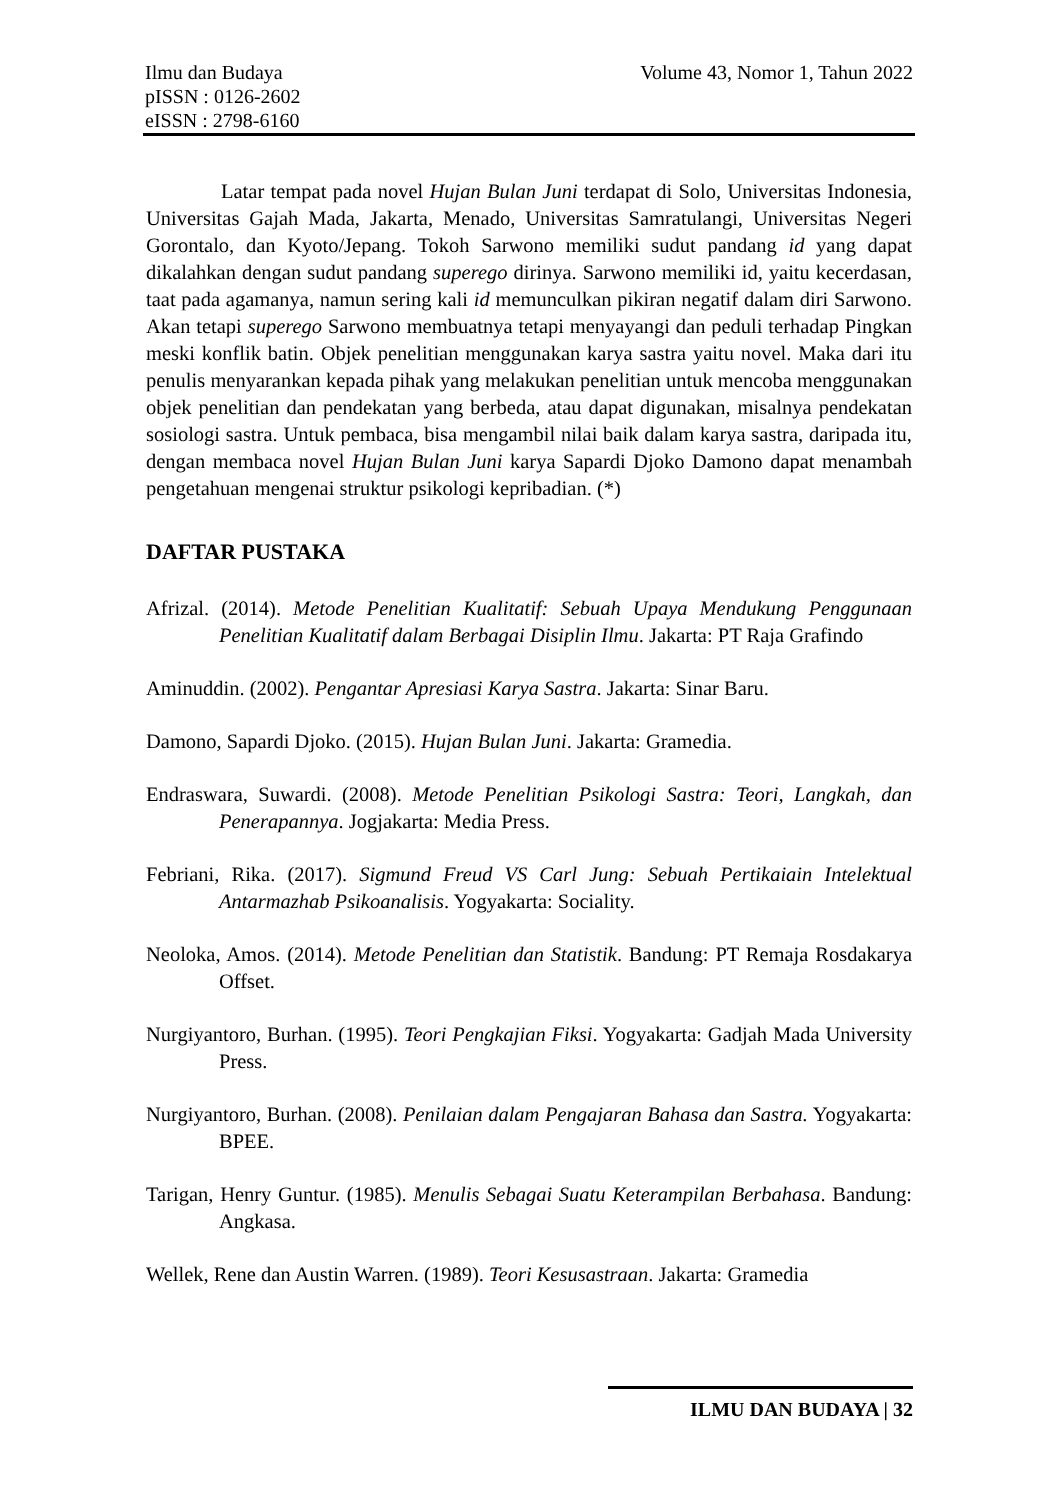Volume 43, Nomor 1, Tahun 2022 Ilmu dan Budaya
pISSN : 0126-2602
eISSN : 2798-6160
Latar tempat pada novel Hujan Bulan Juni terdapat di Solo, Universitas Indonesia, Universitas Gajah Mada, Jakarta, Menado, Universitas Samratulangi, Universitas Negeri Gorontalo, dan Kyoto/Jepang. Tokoh Sarwono memiliki sudut pandang id yang dapat dikalahkan dengan sudut pandang superego dirinya. Sarwono memiliki id, yaitu kecerdasan, taat pada agamanya, namun sering kali id memunculkan pikiran negatif dalam diri Sarwono. Akan tetapi superego Sarwono membuatnya tetapi menyayangi dan peduli terhadap Pingkan meski konflik batin. Objek penelitian menggunakan karya sastra yaitu novel. Maka dari itu penulis menyarankan kepada pihak yang melakukan penelitian untuk mencoba menggunakan objek penelitian dan pendekatan yang berbeda, atau dapat digunakan, misalnya pendekatan sosiologi sastra. Untuk pembaca, bisa mengambil nilai baik dalam karya sastra, daripada itu, dengan membaca novel Hujan Bulan Juni karya Sapardi Djoko Damono dapat menambah pengetahuan mengenai struktur psikologi kepribadian. (*)
DAFTAR PUSTAKA
Afrizal. (2014). Metode Penelitian Kualitatif: Sebuah Upaya Mendukung Penggunaan Penelitian Kualitatif dalam Berbagai Disiplin Ilmu. Jakarta: PT Raja Grafindo
Aminuddin. (2002). Pengantar Apresiasi Karya Sastra. Jakarta: Sinar Baru.
Damono, Sapardi Djoko. (2015). Hujan Bulan Juni. Jakarta: Gramedia.
Endraswara, Suwardi. (2008). Metode Penelitian Psikologi Sastra: Teori, Langkah, dan Penerapannya. Jogjakarta: Media Press.
Febriani, Rika. (2017). Sigmund Freud VS Carl Jung: Sebuah Pertikaiain Intelektual Antarmazhab Psikoanalisis. Yogyakarta: Sociality.
Neoloka, Amos. (2014). Metode Penelitian dan Statistik. Bandung: PT Remaja Rosdakarya Offset.
Nurgiyantoro, Burhan. (1995). Teori Pengkajian Fiksi. Yogyakarta: Gadjah Mada University Press.
Nurgiyantoro, Burhan. (2008). Penilaian dalam Pengajaran Bahasa dan Sastra. Yogyakarta: BPEE.
Tarigan, Henry Guntur. (1985). Menulis Sebagai Suatu Keterampilan Berbahasa. Bandung: Angkasa.
Wellek, Rene dan Austin Warren. (1989). Teori Kesusastraan. Jakarta: Gramedia
ILMU DAN BUDAYA | 32